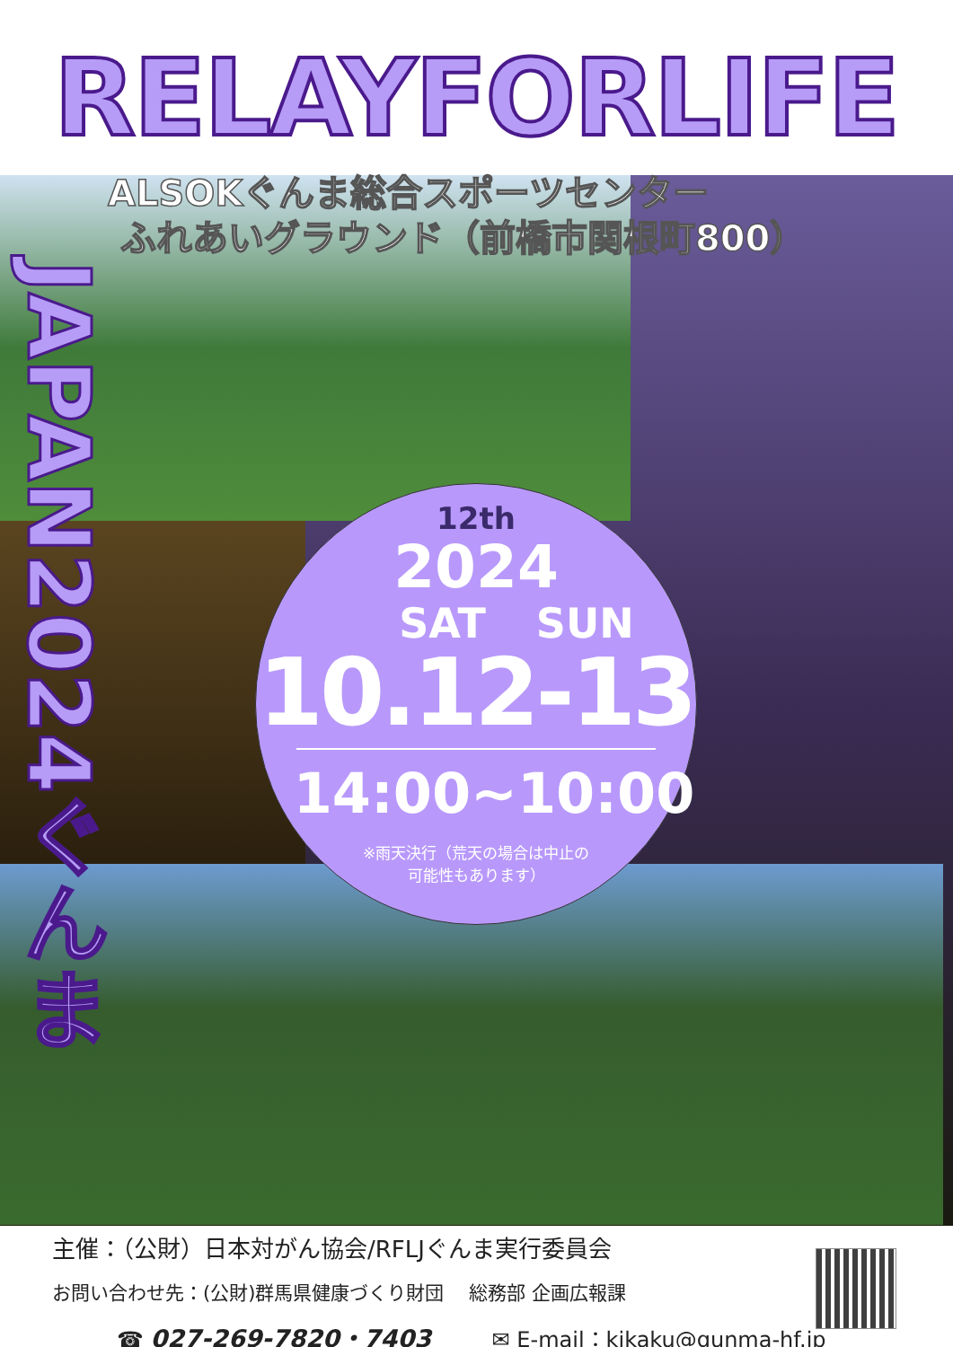RELAYFORLIFE
ALSOKぐんま総合スポーツセンター
ふれあいグラウンド（前橋市関根町800）
JAPAN2024ぐんま
12th
2024
SAT SUN
10.12-13
14:00~10:00
※雨天決行（荒天の場合は中止の
可能性もあります）
主催：（公財）日本対がん協会/RFLJぐんま実行委員会
お問い合わせ先：(公財)群馬県健康づくり財団　 総務部 企画広報課
☎ 027-269-7820・7403 ✉ E-mail：kikaku@gunma-hf.jp